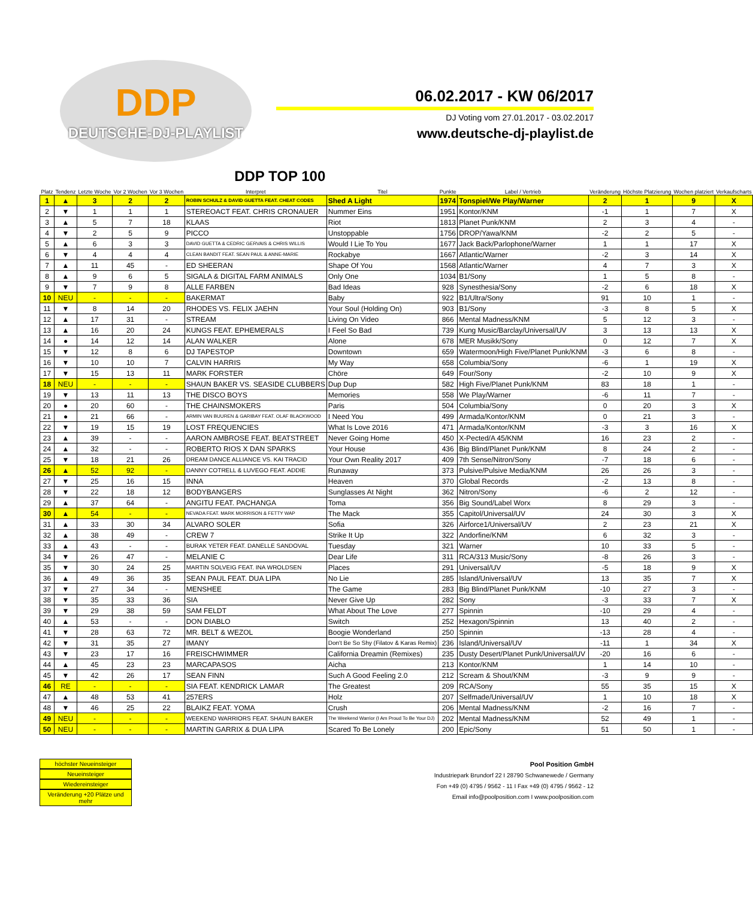DDP
DEUTSCHE-DJ-PLAYLIST
06.02.2017 - KW 06/2017
DJ Voting vom 27.01.2017 - 03.02.2017
www.deutsche-dj-playlist.de
| DDP TOP 100 | | | | | | | | | | | | |
| --- | --- | --- | --- | --- | --- | --- | --- | --- | --- | --- | --- | --- |
| Platz | Tendenz | Letzte Woche | Vor 2 Wochen | Vor 3 Wochen | Interpret | Titel | Punkte | Label / Vertrieb | Veränderung | Höchste Platzierung | Wochen platziert | Verkaufscharts |
| 1 | ▲ | 3 | 2 | 2 | ROBIN SCHULZ & DAVID GUETTA FEAT. CHEAT CODES | Shed A Light | 1974 | Tonspiel/We Play/Warner | 2 | 1 | 9 | X |
| 2 | ▼ | 1 | 1 | 1 | STEREOACT FEAT. CHRIS CRONAUER | Nummer Eins | 1951 | Kontor/KNM | -1 | 1 | 7 | X |
| 3 | ▲ | 5 | 7 | 18 | KLAAS | Riot | 1813 | Planet Punk/KNM | 2 | 3 | 4 | - |
| 4 | ▼ | 2 | 5 | 9 | PICCO | Unstoppable | 1756 | DROP/Yawa/KNM | -2 | 2 | 5 | - |
| 5 | ▲ | 6 | 3 | 3 | DAVID GUETTA & CEDRIC GERVAIS & CHRIS WILLIS | Would I Lie To You | 1677 | Jack Back/Parlophone/Warner | 1 | 1 | 17 | X |
| 6 | ▼ | 4 | 4 | 4 | CLEAN BANDIT FEAT. SEAN PAUL & ANNE-MARIE | Rockabye | 1667 | Atlantic/Warner | -2 | 3 | 14 | X |
| 7 | ▲ | 11 | 45 | - | ED SHEERAN | Shape Of You | 1568 | Atlantic/Warner | 4 | 7 | 3 | X |
| 8 | ▲ | 9 | 6 | 5 | SIGALA & DIGITAL FARM ANIMALS | Only One | 1034 | B1/Sony | 1 | 5 | 8 | - |
| 9 | ▼ | 7 | 9 | 8 | ALLE FARBEN | Bad Ideas | 928 | Synesthesia/Sony | -2 | 6 | 18 | X |
| 10 | NEU | - | - | - | BAKERMAT | Baby | 922 | B1/Ultra/Sony | 91 | 10 | 1 | - |
| 11 | ▼ | 8 | 14 | 20 | RHODES VS. FELIX JAEHN | Your Soul (Holding On) | 903 | B1/Sony | -3 | 8 | 5 | X |
| 12 | ▲ | 17 | 31 | - | STREAM | Living On Video | 866 | Mental Madness/KNM | 5 | 12 | 3 | - |
| 13 | ▲ | 16 | 20 | 24 | KUNGS FEAT. EPHEMERALS | I Feel So Bad | 739 | Kung Music/Barclay/Universal/UV | 3 | 13 | 13 | X |
| 14 | ● | 14 | 12 | 14 | ALAN WALKER | Alone | 678 | MER Musikk/Sony | 0 | 12 | 7 | X |
| 15 | ▼ | 12 | 8 | 6 | DJ TAPESTOP | Downtown | 659 | Watermoon/High Five/Planet Punk/KNM | -3 | 6 | 8 | - |
| 16 | ▼ | 10 | 10 | 7 | CALVIN HARRIS | My Way | 658 | Columbia/Sony | -6 | 1 | 19 | X |
| 17 | ▼ | 15 | 13 | 11 | MARK FORSTER | Chöre | 649 | Four/Sony | -2 | 10 | 9 | X |
| 18 | NEU | - | - | - | SHAUN BAKER VS. SEASIDE CLUBBERS | Dup Dup | 582 | High Five/Planet Punk/KNM | 83 | 18 | 1 | - |
| 19 | ▼ | 13 | 11 | 13 | THE DISCO BOYS | Memories | 558 | We Play/Warner | -6 | 11 | 7 | - |
| 20 | ● | 20 | 60 | - | THE CHAINSMOKERS | Paris | 504 | Columbia/Sony | 0 | 20 | 3 | X |
| 21 | ● | 21 | 66 | - | ARMIN VAN BUUREN & GARIBAY FEAT. OLAF BLACKWOOD | I Need You | 499 | Armada/Kontor/KNM | 0 | 21 | 3 | - |
| 22 | ▼ | 19 | 15 | 19 | LOST FREQUENCIES | What Is Love 2016 | 471 | Armada/Kontor/KNM | -3 | 3 | 16 | X |
| 23 | ▲ | 39 | - | - | AARON AMBROSE FEAT. BEATSTREET | Never Going Home | 450 | X-Pected/A 45/KNM | 16 | 23 | 2 | - |
| 24 | ▲ | 32 | - | - | ROBERTO RIOS X DAN SPARKS | Your House | 436 | Big Blind/Planet Punk/KNM | 8 | 24 | 2 | - |
| 25 | ▼ | 18 | 21 | 26 | DREAM DANCE ALLIANCE VS. KAI TRACID | Your Own Reality 2017 | 409 | 7th Sense/Nitron/Sony | -7 | 18 | 6 | - |
| 26 | ▲ | 52 | 92 | - | DANNY COTRELL & LUVEGO FEAT. ADDIE | Runaway | 373 | Pulsive/Pulsive Media/KNM | 26 | 26 | 3 | - |
| 27 | ▼ | 25 | 16 | 15 | INNA | Heaven | 370 | Global Records | -2 | 13 | 8 | - |
| 28 | ▼ | 22 | 18 | 12 | BODYBANGERS | Sunglasses At Night | 362 | Nitron/Sony | -6 | 2 | 12 | - |
| 29 | ▲ | 37 | 64 | - | ANGITU FEAT. PACHANGA | Toma | 356 | Big Sound/Label Worx | 8 | 29 | 3 | - |
| 30 | ▲ | 54 | - | - | NEVADA FEAT. MARK MORRISON & FETTY WAP | The Mack | 355 | Capitol/Universal/UV | 24 | 30 | 3 | X |
| 31 | ▲ | 33 | 30 | 34 | ALVARO SOLER | Sofia | 326 | Airforce1/Universal/UV | 2 | 23 | 21 | X |
| 32 | ▲ | 38 | 49 | - | CREW 7 | Strike It Up | 322 | Andorfine/KNM | 6 | 32 | 3 | - |
| 33 | ▲ | 43 | - | - | BURAK YETER FEAT. DANELLE SANDOVAL | Tuesday | 321 | Warner | 10 | 33 | 5 | - |
| 34 | ▼ | 26 | 47 | - | MELANIE C | Dear Life | 311 | RCA/313 Music/Sony | -8 | 26 | 3 | - |
| 35 | ▼ | 30 | 24 | 25 | MARTIN SOLVEIG FEAT. INA WROLDSEN | Places | 291 | Universal/UV | -5 | 18 | 9 | X |
| 36 | ▲ | 49 | 36 | 35 | SEAN PAUL FEAT. DUA LIPA | No Lie | 285 | Island/Universal/UV | 13 | 35 | 7 | X |
| 37 | ▼ | 27 | 34 | - | MENSHEE | The Game | 283 | Big Blind/Planet Punk/KNM | -10 | 27 | 3 | - |
| 38 | ▼ | 35 | 33 | 36 | SIA | Never Give Up | 282 | Sony | -3 | 33 | 7 | X |
| 39 | ▼ | 29 | 38 | 59 | SAM FELDT | What About The Love | 277 | Spinnin | -10 | 29 | 4 | - |
| 40 | ▲ | 53 | - | - | DON DIABLO | Switch | 252 | Hexagon/Spinnin | 13 | 40 | 2 | - |
| 41 | ▼ | 28 | 63 | 72 | MR. BELT & WEZOL | Boogie Wonderland | 250 | Spinnin | -13 | 28 | 4 | - |
| 42 | ▼ | 31 | 35 | 27 | IMANY | Don't Be So Shy (Filatov & Karas Remix) | 236 | Island/Universal/UV | -11 | 1 | 34 | X |
| 43 | ▼ | 23 | 17 | 16 | FREISCHWIMMER | California Dreamin (Remixes) | 235 | Dusty Desert/Planet Punk/Universal/UV | -20 | 16 | 6 | - |
| 44 | ▲ | 45 | 23 | 23 | MARCAPASOS | Aicha | 213 | Kontor/KNM | 1 | 14 | 10 | - |
| 45 | ▼ | 42 | 26 | 17 | SEAN FINN | Such A Good Feeling 2.0 | 212 | Scream & Shout/KNM | -3 | 9 | 9 | - |
| 46 | RE | - | - | - | SIA FEAT. KENDRICK LAMAR | The Greatest | 209 | RCA/Sony | 55 | 35 | 15 | X |
| 47 | ▲ | 48 | 53 | 41 | 257ERS | Holz | 207 | Selfmade/Universal/UV | 1 | 10 | 18 | X |
| 48 | ▼ | 46 | 25 | 22 | BLAIKZ FEAT. YOMA | Crush | 206 | Mental Madness/KNM | -2 | 16 | 7 | - |
| 49 | NEU | - | - | - | WEEKEND WARRIORS FEAT. SHAUN BAKER | The Weekend Warrior (I Am Proud To Be Your DJ) | 202 | Mental Madness/KNM | 52 | 49 | 1 | - |
| 50 | NEU | - | - | - | MARTIN GARRIX & DUA LIPA | Scared To Be Lonely | 200 | Epic/Sony | 51 | 50 | 1 | - |
höchster Neueinsteiger
Neueinsteiger
Wiedereinsteiger
Veränderung +20 Plätze und mehr
Pool Position GmbH
Industriepark Brundorf 22 I 28790 Schwanewede / Germany
Fon +49 (0) 4795 / 9562 - 11 I Fax +49 (0) 4795 / 9562 - 12
Email info@poolposition.com I www.poolposition.com